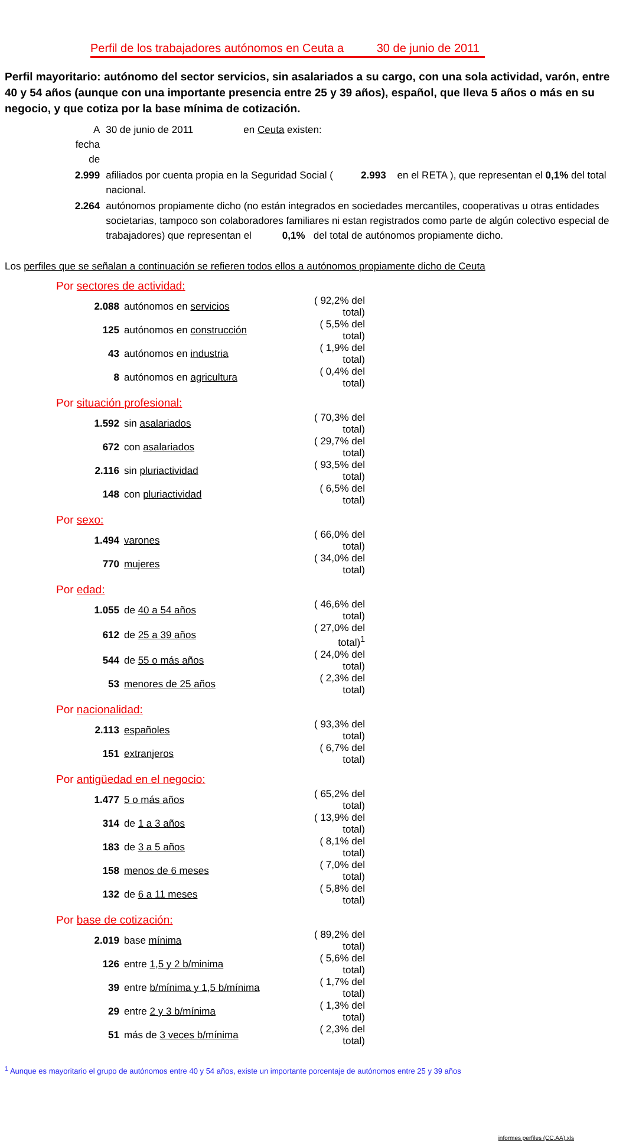Perfil de los trabajadores autónomos en Ceuta a 30 de junio de 2011
Perfil mayoritario: autónomo del sector servicios, sin asalariados a su cargo, con una sola actividad, varón, entre 40 y 54 años (aunque con una importante presencia entre 25 y 39 años), español, que lleva 5 años o más en su negocio, y que cotiza por la base mínima de cotización.
| A fecha de | 30 de junio de 2011 en Ceuta existen: |
| 2.999 | afiliados por cuenta propia en la Seguridad Social ( 2.993 en el RETA ), que representan el 0,1% del total nacional. |
| 2.264 | autónomos propiamente dicho (no están integrados en sociedades mercantiles, cooperativas u otras entidades societarias, tampoco son colaboradores familiares ni estan registrados como parte de algún colectivo especial de trabajadores) que representan el 0,1% del total de autónomos propiamente dicho. |
Los perfiles que se señalan a continuación se refieren todos ellos a autónomos propiamente dicho de Ceuta
Por sectores de actividad:
| 2.088 | autónomos en servicios | ( 92,2% del total) |
| 125 | autónomos en construcción | ( 5,5% del total) |
| 43 | autónomos en industria | ( 1,9% del total) |
| 8 | autónomos en agricultura | ( 0,4% del total) |
Por situación profesional:
| 1.592 | sin asalariados | ( 70,3% del total) |
| 672 | con asalariados | ( 29,7% del total) |
| 2.116 | sin pluriactividad | ( 93,5% del total) |
| 148 | con pluriactividad | ( 6,5% del total) |
Por sexo:
| 1.494 | varones | ( 66,0% del total) |
| 770 | mujeres | ( 34,0% del total) |
Por edad:
| 1.055 | de 40 a 54 años | ( 46,6% del total) |
| 612 | de 25 a 39 años | ( 27,0% del total)<sup>1</sup> |
| 544 | de 55 o más años | ( 24,0% del total) |
| 53 | menores de 25 años | ( 2,3% del total) |
Por nacionalidad:
| 2.113 | españoles | ( 93,3% del total) |
| 151 | extranjeros | ( 6,7% del total) |
Por antigüedad en el negocio:
| 1.477 | 5 o más años | ( 65,2% del total) |
| 314 | de 1 a 3 años | ( 13,9% del total) |
| 183 | de 3 a 5 años | ( 8,1% del total) |
| 158 | menos de 6 meses | ( 7,0% del total) |
| 132 | de 6 a 11 meses | ( 5,8% del total) |
Por base de cotización:
| 2.019 | base mínima | ( 89,2% del total) |
| 126 | entre 1,5 y 2 b/minima | ( 5,6% del total) |
| 39 | entre b/mínima y 1,5 b/mínima | ( 1,7% del total) |
| 29 | entre 2 y 3 b/mínima | ( 1,3% del total) |
| 51 | más de 3 veces b/mínima | ( 2,3% del total) |
<sup>1</sup> Aunque es mayoritario el grupo de autónomos entre 40 y 54 años, existe un importante porcentaje de autónomos entre 25 y 39 años
informes perfiles (CC.AA).xls